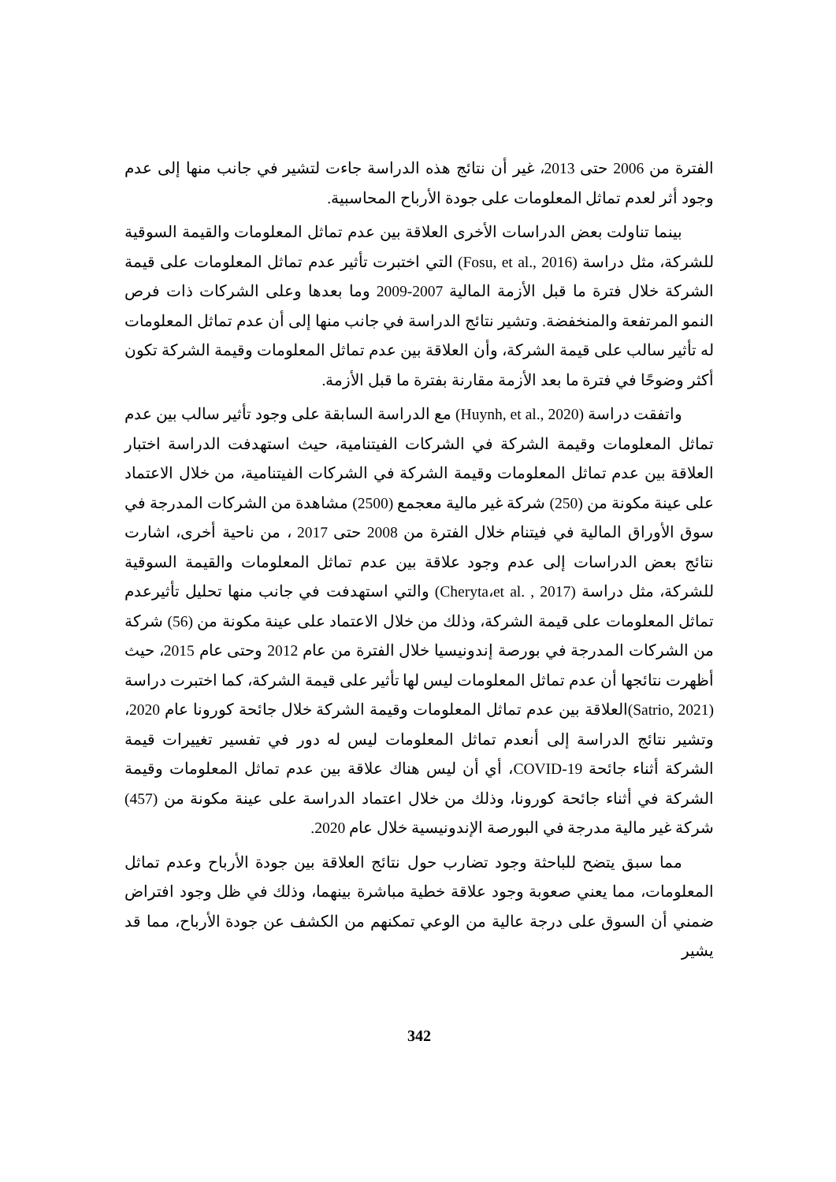الفترة من 2006 حتى 2013، غير أن نتائج هذه الدراسة جاءت لتشير في جانب منها إلى عدم وجود أثر لعدم تماثل المعلومات على جودة الأرباح المحاسبية.
بينما تناولت بعض الدراسات الأخرى العلاقة بين عدم تماثل المعلومات والقيمة السوقية للشركة، مثل دراسة (Fosu, et al., 2016) التي اختبرت تأثير عدم تماثل المعلومات على قيمة الشركة خلال فترة ما قبل الأزمة المالية 2007-2009 وما بعدها وعلى الشركات ذات فرص النمو المرتفعة والمنخفضة. وتشير نتائج الدراسة في جانب منها إلى أن عدم تماثل المعلومات له تأثير سالب على قيمة الشركة، وأن العلاقة بين عدم تماثل المعلومات وقيمة الشركة تكون أكثر وضوحًا في فترة ما بعد الأزمة مقارنة بفترة ما قبل الأزمة.
واتفقت دراسة (Huynh, et al., 2020) مع الدراسة السابقة على وجود تأثير سالب بين عدم تماثل المعلومات وقيمة الشركة في الشركات الفيتنامية، حيث استهدفت الدراسة اختبار العلاقة بين عدم تماثل المعلومات وقيمة الشركة في الشركات الفيتنامية، من خلال الاعتماد على عينة مكونة من (250) شركة غير مالية معجمع (2500) مشاهدة من الشركات المدرجة في سوق الأوراق المالية في فيتنام خلال الفترة من 2008 حتى 2017 ، من ناحية أخرى، اشارت نتائج بعض الدراسات إلى عدم وجود علاقة بين عدم تماثل المعلومات والقيمة السوقية للشركة، مثل دراسة (Cheryta،et al. , 2017) والتي استهدفت في جانب منها تحليل تأثيرعدم تماثل المعلومات على قيمة الشركة، وذلك من خلال الاعتماد على عينة مكونة من (56) شركة من الشركات المدرجة في بورصة إندونيسيا خلال الفترة من عام 2012 وحتى عام 2015، حيث أظهرت نتائجها أن عدم تماثل المعلومات ليس لها تأثير على قيمة الشركة، كما اختبرت دراسة (Satrio, 2021)العلاقة بين عدم تماثل المعلومات وقيمة الشركة خلال جائحة كورونا عام 2020، وتشير نتائج الدراسة إلى أنعدم تماثل المعلومات ليس له دور في تفسير تغييرات قيمة الشركة أثناء جائحة COVID-19، أي أن ليس هناك علاقة بين عدم تماثل المعلومات وقيمة الشركة في أثناء جائحة كورونا، وذلك من خلال اعتماد الدراسة على عينة مكونة من (457) شركة غير مالية مدرجة في البورصة الإندونيسية خلال عام 2020.
مما سبق يتضح للباحثة وجود تضارب حول نتائج العلاقة بين جودة الأرباح وعدم تماثل المعلومات، مما يعني صعوبة وجود علاقة خطية مباشرة بينهما، وذلك في ظل وجود افتراض ضمني أن السوق على درجة عالية من الوعي تمكنهم من الكشف عن جودة الأرباح، مما قد يشير
342